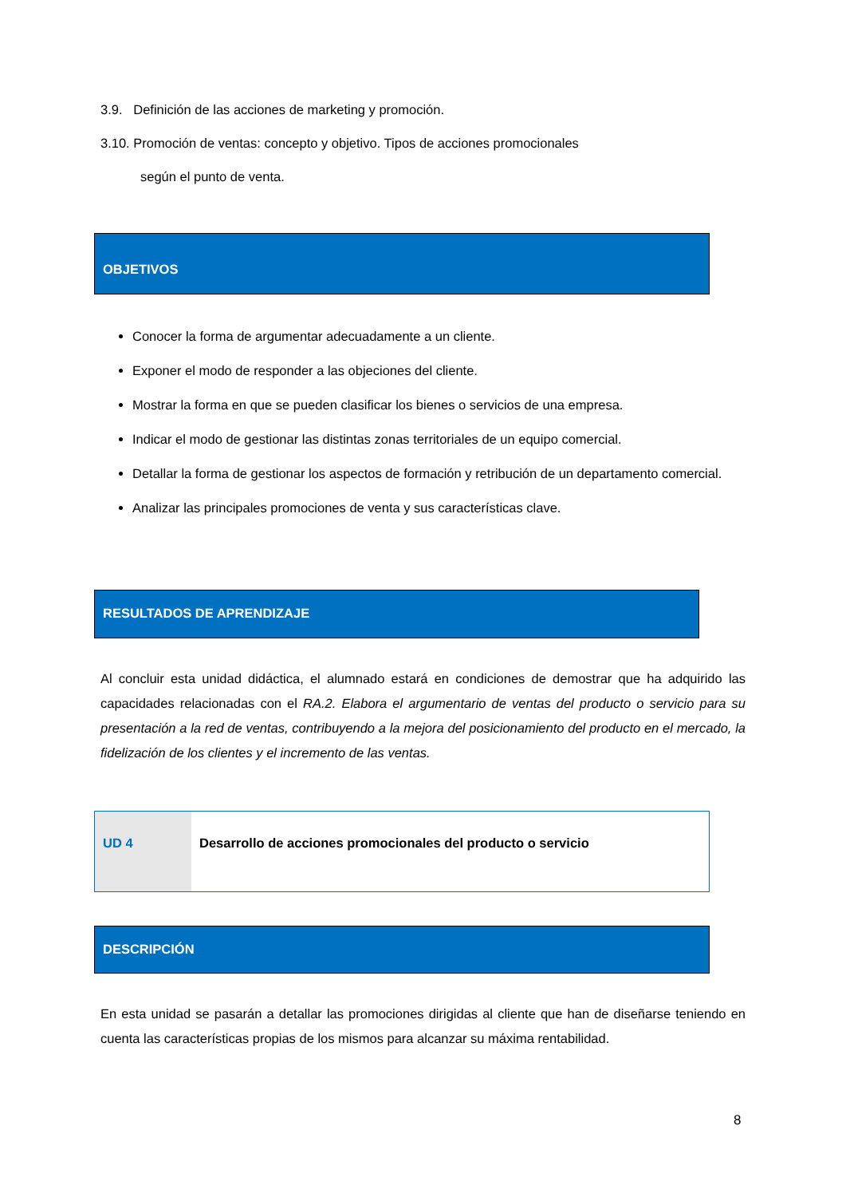3.9. Definición de las acciones de marketing y promoción.
3.10. Promoción de ventas: concepto y objetivo. Tipos de acciones promocionales
según el punto de venta.
OBJETIVOS
Conocer la forma de argumentar adecuadamente a un cliente.
Exponer el modo de responder a las objeciones del cliente.
Mostrar la forma en que se pueden clasificar los bienes o servicios de una empresa.
Indicar el modo de gestionar las distintas zonas territoriales de un equipo comercial.
Detallar la forma de gestionar los aspectos de formación y retribución de un departamento comercial.
Analizar las principales promociones de venta y sus características clave.
RESULTADOS DE APRENDIZAJE
Al concluir esta unidad didáctica, el alumnado estará en condiciones de demostrar que ha adquirido las capacidades relacionadas con el RA.2. Elabora el argumentario de ventas del producto o servicio para su presentación a la red de ventas, contribuyendo a la mejora del posicionamiento del producto en el mercado, la fidelización de los clientes y el incremento de las ventas.
UD 4 Desarrollo de acciones promocionales del producto o servicio
DESCRIPCIÓN
En esta unidad se pasarán a detallar las promociones dirigidas al cliente que han de diseñarse teniendo en cuenta las características propias de los mismos para alcanzar su máxima rentabilidad.
8